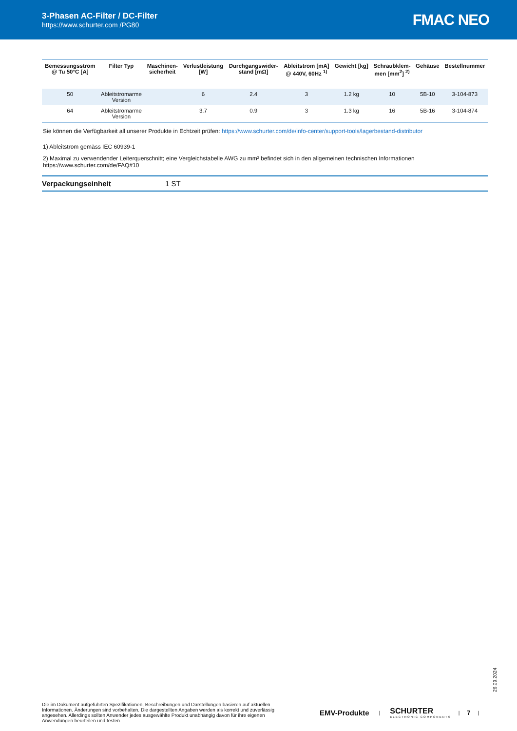3-Phasen AC-Filter / DC-Filter
https://www.schurter.com /PG80
FMAC NEO
| Bemessungsstrom @ Tu 50°C [A] | Filter Typ | Maschinen- sicherheit | Verlustleistung [W] | Durchgangswider- stand [mΩ] | Ableitstrom [mA] @ 440V, 60Hz <sup>1)</sup> | Gewicht [kg] | Schraubklem- men [mm<sup>2</sup>] <sup>2)</sup> | Gehäuse | Bestellnummer |
| --- | --- | --- | --- | --- | --- | --- | --- | --- | --- |
| 50 | Ableitstromarme Version | | 6 | 2.4 | 3 | 1.2 kg | 10 | 5B-10 | 3-104-873 |
| 64 | Ableitstromarme Version | | 3.7 | 0.9 | 3 | 1.3 kg | 16 | 5B-16 | 3-104-874 |
Sie können die Verfügbarkeit all unserer Produkte in Echtzeit prüfen: https://www.schurter.com/de/info-center/support-tools/lagerbestand-distributor
1) Ableitstrom gemäss IEC 60939-1
2) Maximal zu verwendender Leiterquerschnitt; eine Vergleichstabelle AWG zu mm² befindet sich in den allgemeinen technischen Informationen
https://www.schurter.com/de/FAQ#10
Verpackungseinheit 1 ST
26.09.2024
Die im Dokument aufgeführten Spezifikationen, Beschreibungen und Darstellungen basieren auf aktuellen Informationen. Änderungen sind vorbehalten. Die dargestellten Angaben werden als korrekt und zuverlässig angesehen. Allerdings sollten Anwender jedes ausgewählte Produkt unabhängig davon für ihre eigenen Anwendungen beurteilen und testen.
EMV-Produkte
|
SCHURTER
ELECTRONIC COMPONENTS
| 7 |